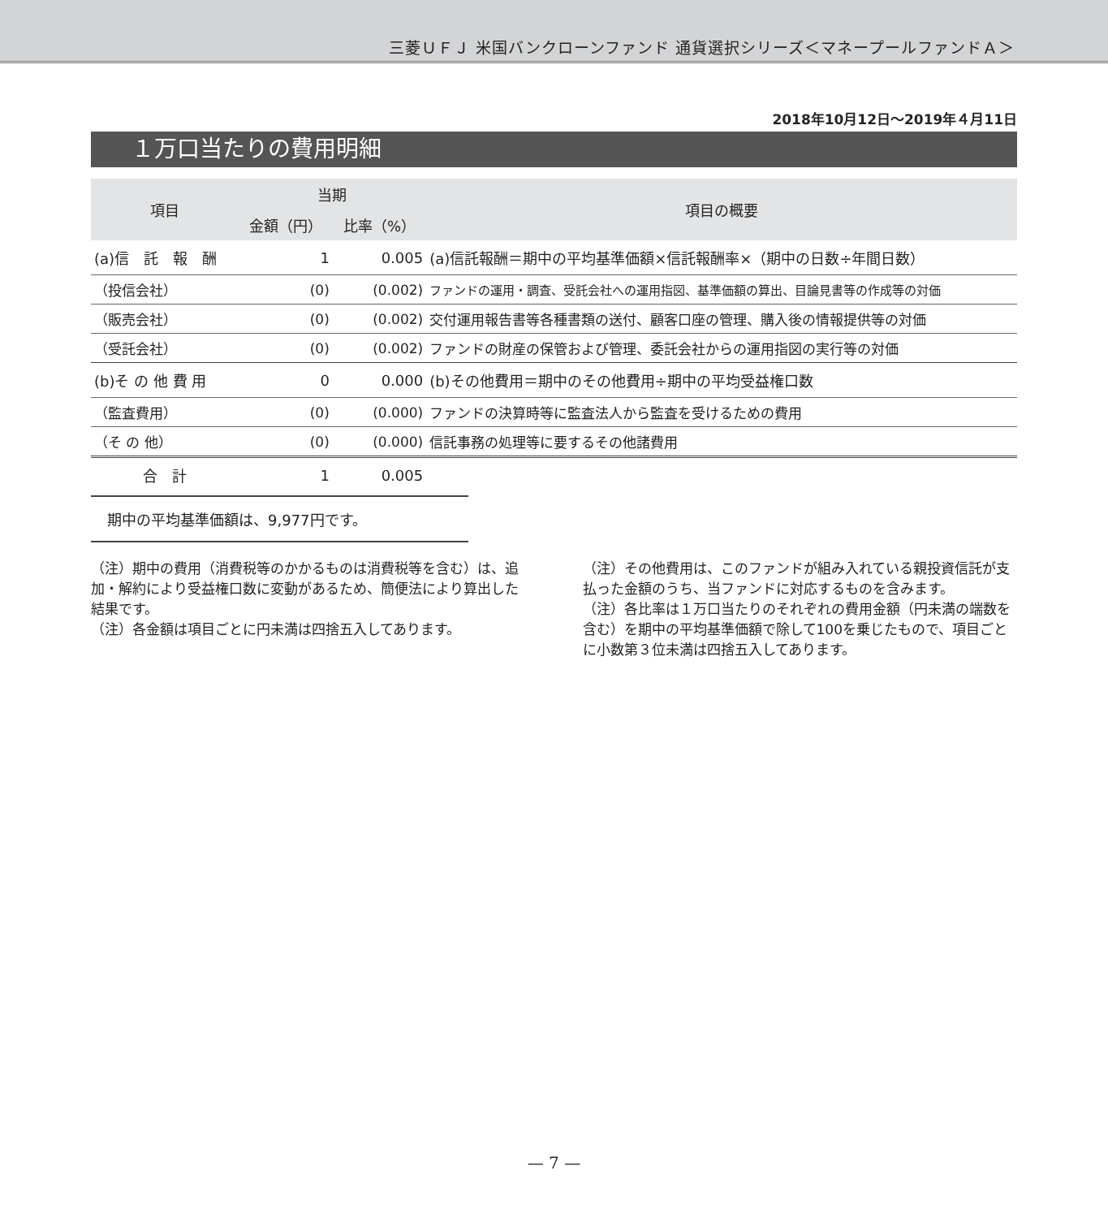三菱ＵＦＪ 米国バンクローンファンド 通貨選択シリーズ＜マネープールファンドＡ＞
2018年10月12日～2019年４月11日
１万口当たりの費用明細
| 項目 | 当期 | | 項目の概要 |
| --- | --- | --- | --- |
| | 金額（円） | 比率（%） | |
| (a)信 託 報 酬 | 1 | 0.005 | (a)信託報酬＝期中の平均基準価額×信託報酬率×（期中の日数÷年間日数） |
| （投信会社） | (0) | (0.002) | ファンドの運用・調査、受託会社への運用指図、基準価額の算出、目論見書等の作成等の対価 |
| （販売会社） | (0) | (0.002) | 交付運用報告書等各種書類の送付、顧客口座の管理、購入後の情報提供等の対価 |
| （受託会社） | (0) | (0.002) | ファンドの財産の保管および管理、委託会社からの運用指図の実行等の対価 |
| (b)そ の 他 費 用 | 0 | 0.000 | (b)その他費用＝期中のその他費用÷期中の平均受益権口数 |
| （監査費用） | (0) | (0.000) | ファンドの決算時等に監査法人から監査を受けるための費用 |
| （そ の 他） | (0) | (0.000) | 信託事務の処理等に要するその他諸費用 |
| 合 計 | 1 | 0.005 | |
期中の平均基準価額は、9,977円です。
（注）期中の費用（消費税等のかかるものは消費税等を含む）は、追加・解約により受益権口数に変動があるため、簡便法により算出した結果です。
（注）各金額は項目ごとに円未満は四捨五入してあります。
（注）その他費用は、このファンドが組み入れている親投資信託が支払った金額のうち、当ファンドに対応するものを含みます。
（注）各比率は１万口当たりのそれぞれの費用金額（円未満の端数を含む）を期中の平均基準価額で除して100を乗じたもので、項目ごとに小数第３位未満は四捨五入してあります。
— 7 —